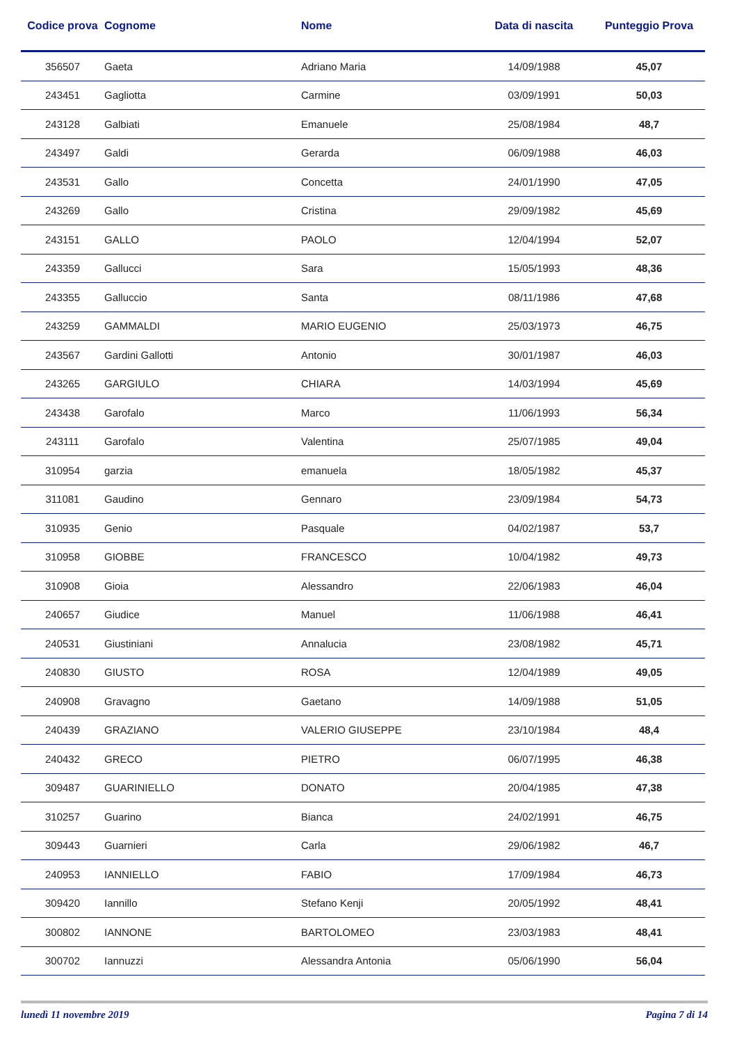| Codice prova | Cognome | Nome | Data di nascita | Punteggio Prova |
| --- | --- | --- | --- | --- |
| 356507 | Gaeta | Adriano Maria | 14/09/1988 | 45,07 |
| 243451 | Gagliotta | Carmine | 03/09/1991 | 50,03 |
| 243128 | Galbiati | Emanuele | 25/08/1984 | 48,7 |
| 243497 | Galdi | Gerarda | 06/09/1988 | 46,03 |
| 243531 | Gallo | Concetta | 24/01/1990 | 47,05 |
| 243269 | Gallo | Cristina | 29/09/1982 | 45,69 |
| 243151 | GALLO | PAOLO | 12/04/1994 | 52,07 |
| 243359 | Gallucci | Sara | 15/05/1993 | 48,36 |
| 243355 | Galluccio | Santa | 08/11/1986 | 47,68 |
| 243259 | GAMMALDI | MARIO EUGENIO | 25/03/1973 | 46,75 |
| 243567 | Gardini Gallotti | Antonio | 30/01/1987 | 46,03 |
| 243265 | GARGIULO | CHIARA | 14/03/1994 | 45,69 |
| 243438 | Garofalo | Marco | 11/06/1993 | 56,34 |
| 243111 | Garofalo | Valentina | 25/07/1985 | 49,04 |
| 310954 | garzia | emanuela | 18/05/1982 | 45,37 |
| 311081 | Gaudino | Gennaro | 23/09/1984 | 54,73 |
| 310935 | Genio | Pasquale | 04/02/1987 | 53,7 |
| 310958 | GIOBBE | FRANCESCO | 10/04/1982 | 49,73 |
| 310908 | Gioia | Alessandro | 22/06/1983 | 46,04 |
| 240657 | Giudice | Manuel | 11/06/1988 | 46,41 |
| 240531 | Giustiniani | Annalucia | 23/08/1982 | 45,71 |
| 240830 | GIUSTO | ROSA | 12/04/1989 | 49,05 |
| 240908 | Gravagno | Gaetano | 14/09/1988 | 51,05 |
| 240439 | GRAZIANO | VALERIO GIUSEPPE | 23/10/1984 | 48,4 |
| 240432 | GRECO | PIETRO | 06/07/1995 | 46,38 |
| 309487 | GUARINIELLO | DONATO | 20/04/1985 | 47,38 |
| 310257 | Guarino | Bianca | 24/02/1991 | 46,75 |
| 309443 | Guarnieri | Carla | 29/06/1982 | 46,7 |
| 240953 | IANNIELLO | FABIO | 17/09/1984 | 46,73 |
| 309420 | Iannillo | Stefano Kenji | 20/05/1992 | 48,41 |
| 300802 | IANNONE | BARTOLOMEO | 23/03/1983 | 48,41 |
| 300702 | Iannuzzi | Alessandra Antonia | 05/06/1990 | 56,04 |
lunedì 11 novembre 2019 Pagina 7 di 14